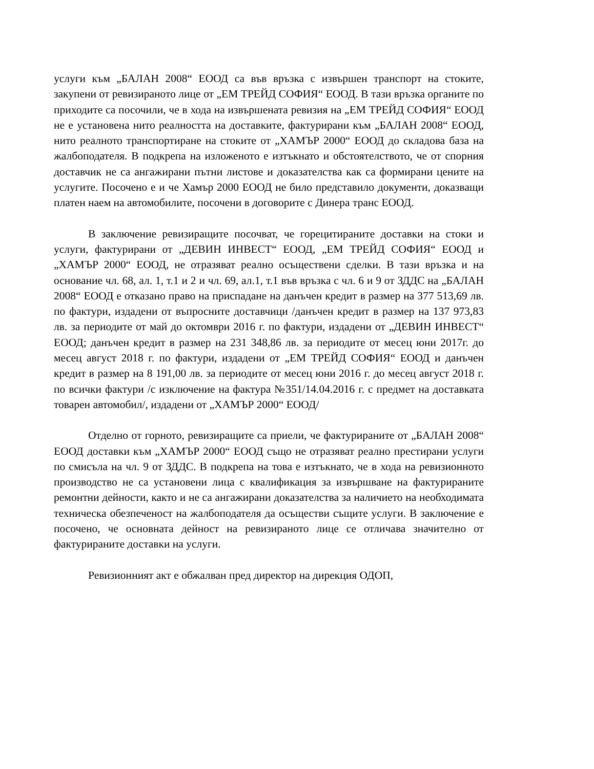услуги към „БАЛАН 2008“ ЕООД са във връзка с извършен транспорт на стоките, закупени от ревизираното лице от „ЕМ ТРЕЙД СОФИЯ“ ЕООД. В тази връзка органите по приходите са посочили, че в хода на извършената ревизия на „ЕМ ТРЕЙД СОФИЯ“ ЕООД не е установена нито реалността на доставките, фактурирани към „БАЛАН 2008“ ЕООД, нито реалното транспортиране на стоките от „ХАМЪР 2000“ ЕООД до складова база на жалбоподателя. В подкрепа на изложеното е изтъкнато и обстоятелството, че от спорния доставчик не са ангажирани пътни листове и доказателства как са формирани цените на услугите. Посочено е и че Хамър 2000 ЕООД не било представило документи, доказващи платен наем на автомобилите, посочени в договорите с Динера транс ЕООД.
В заключение ревизиращите посочват, че горецитираните доставки на стоки и услуги, фактурирани от „ДЕВИН ИНВЕСТ“ ЕООД, „ЕМ ТРЕЙД СОФИЯ“ ЕООД и „ХАМЪР 2000“ ЕООД, не отразяват реално осъществени сделки. В тази връзка и на основание чл. 68, ал. 1, т.1 и 2 и чл. 69, ал.1, т.1 във връзка с чл. 6 и 9 от ЗДДС на „БАЛАН 2008“ ЕООД е отказано право на приспадане на данъчен кредит в размер на 377 513,69 лв. по фактури, издадени от въпросните доставчици /данъчен кредит в размер на 137 973,83 лв. за периодите от май до октомври 2016 г. по фактури, издадени от „ДЕВИН ИНВЕСТ“ ЕООД; данъчен кредит в размер на 231 348,86 лв. за периодите от месец юни 2017г. до месец август 2018 г. по фактури, издадени от „ЕМ ТРЕЙД СОФИЯ“ ЕООД и данъчен кредит в размер на 8 191,00 лв. за периодите от месец юни 2016 г. до месец август 2018 г. по всички фактури /с изключение на фактура №351/14.04.2016 г. с предмет на доставката товарен автомобил/, издадени от „ХАМЪР 2000“ ЕООД/
Отделно от горното, ревизиращите са приели, че фактурираните от „БАЛАН 2008“ ЕООД доставки към „ХАМЪР 2000“ ЕООД също не отразяват реално престирани услуги по смисъла на чл. 9 от ЗДДС. В подкрепа на това е изтъкнато, че в хода на ревизионното производство не са установени лица с квалификация за извършване на фактурираните ремонтни дейности, както и не са ангажирани доказателства за наличието на необходимата техническа обезпеченост на жалбоподателя да осъществи същите услуги. В заключение е посочено, че основната дейност на ревизираното лице се отличава значително от фактурираните доставки на услуги.
Ревизионният акт е обжалван пред директор на дирекция ОДОП,